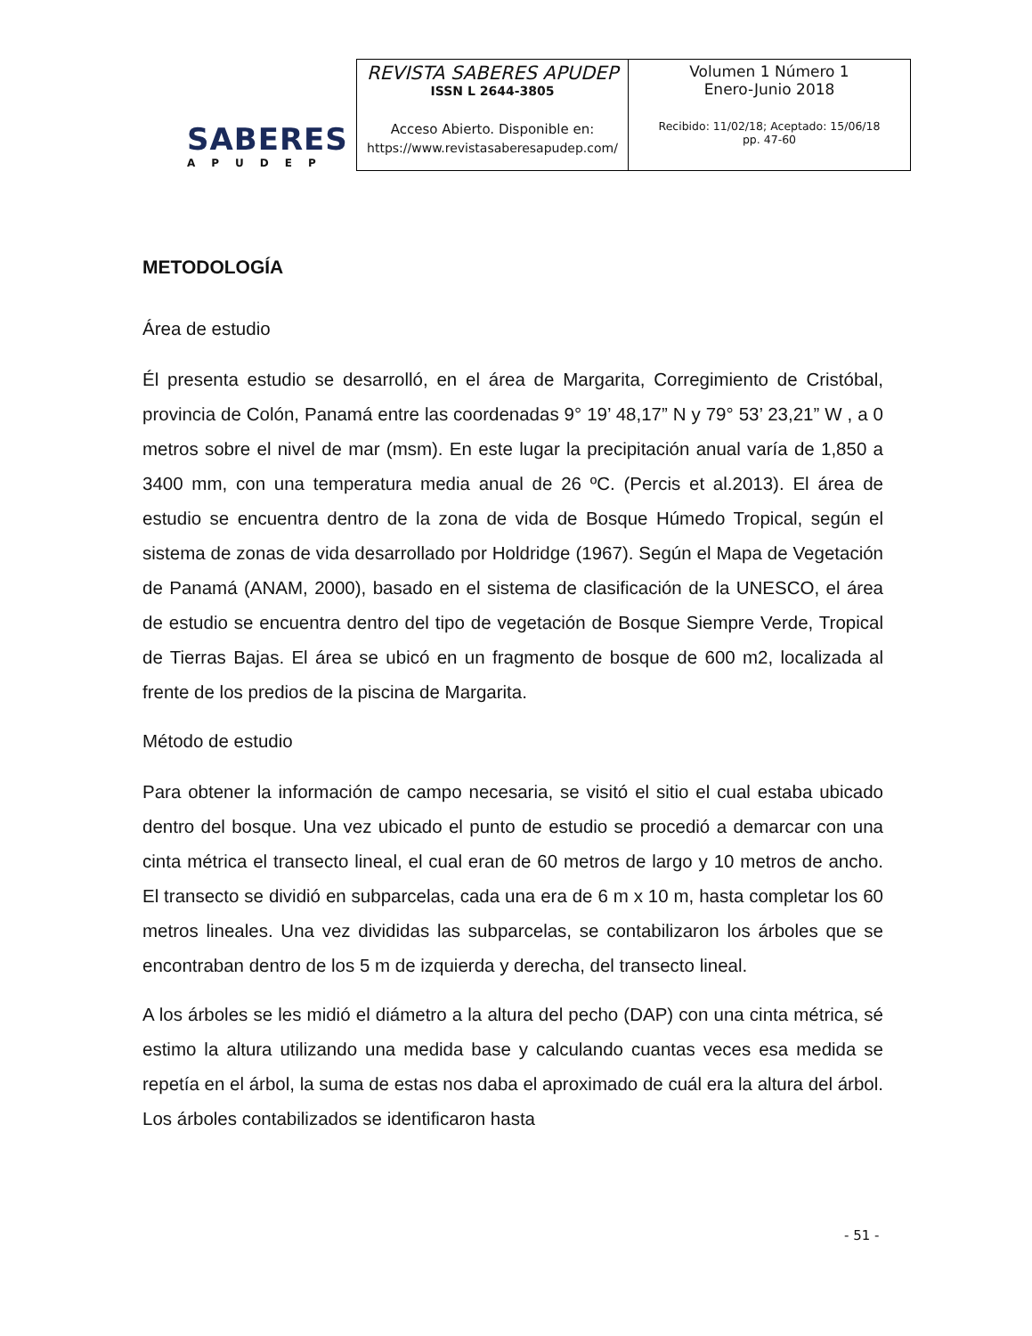SABERES
APUDEP
| REVISTA SABERES APUDEP ISSN L 2644-3805 Acceso Abierto. Disponible en: https://www.revistasaberesapudep.com/ | Volumen 1 Número 1 Enero-Junio 2018 Recibido: 11/02/18; Aceptado: 15/06/18 pp. 47-60 |
METODOLOGÍA
Área de estudio
Él presenta estudio se desarrolló, en el área de Margarita, Corregimiento de Cristóbal, provincia de Colón, Panamá entre las coordenadas 9° 19’ 48,17” N y 79° 53’ 23,21” W , a 0 metros sobre el nivel de mar (msm). En este lugar la precipitación anual varía de 1,850 a 3400 mm, con una temperatura media anual de 26 ºC. (Percis et al.2013). El área de estudio se encuentra dentro de la zona de vida de Bosque Húmedo Tropical, según el sistema de zonas de vida desarrollado por Holdridge (1967). Según el Mapa de Vegetación de Panamá (ANAM, 2000), basado en el sistema de clasificación de la UNESCO, el área de estudio se encuentra dentro del tipo de vegetación de Bosque Siempre Verde, Tropical de Tierras Bajas. El área se ubicó en un fragmento de bosque de 600 m2, localizada al frente de los predios de la piscina de Margarita.
Método de estudio
Para obtener la información de campo necesaria, se visitó el sitio el cual estaba ubicado dentro del bosque. Una vez ubicado el punto de estudio se procedió a demarcar con una cinta métrica el transecto lineal, el cual eran de 60 metros de largo y 10 metros de ancho. El transecto se dividió en subparcelas, cada una era de 6 m x 10 m, hasta completar los 60 metros lineales. Una vez divididas las subparcelas, se contabilizaron los árboles que se encontraban dentro de los 5 m de izquierda y derecha, del transecto lineal.
A los árboles se les midió el diámetro a la altura del pecho (DAP) con una cinta métrica, sé estimo la altura utilizando una medida base y calculando cuantas veces esa medida se repetía en el árbol, la suma de estas nos daba el aproximado de cuál era la altura del árbol. Los árboles contabilizados se identificaron hasta
- 51 -